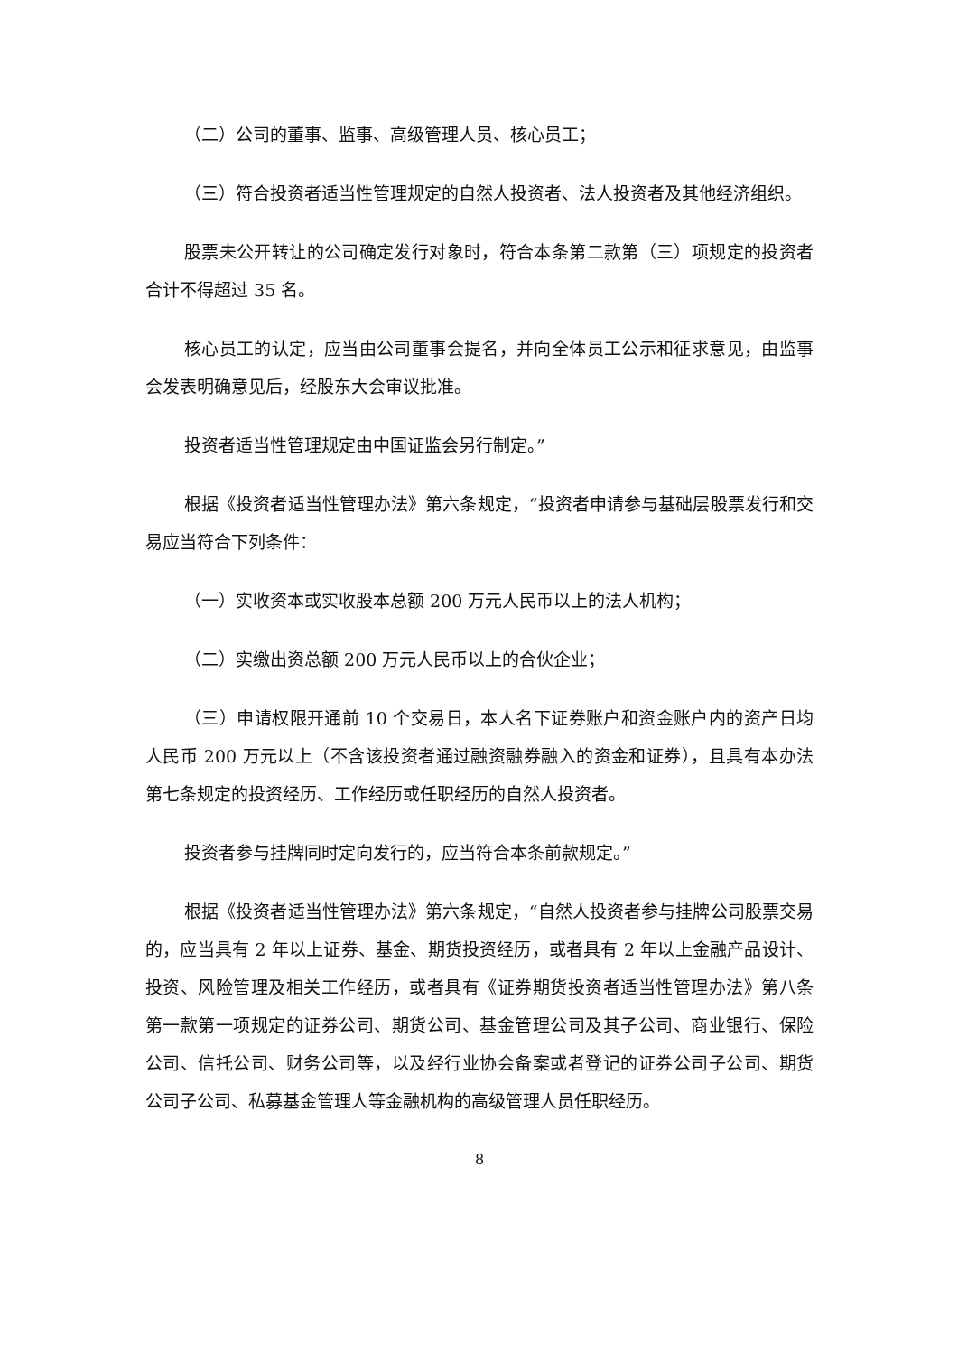（二）公司的董事、监事、高级管理人员、核心员工；
（三）符合投资者适当性管理规定的自然人投资者、法人投资者及其他经济组织。
股票未公开转让的公司确定发行对象时，符合本条第二款第（三）项规定的投资者合计不得超过 35 名。
核心员工的认定，应当由公司董事会提名，并向全体员工公示和征求意见，由监事会发表明确意见后，经股东大会审议批准。
投资者适当性管理规定由中国证监会另行制定。”
根据《投资者适当性管理办法》第六条规定，“投资者申请参与基础层股票发行和交易应当符合下列条件：
（一）实收资本或实收股本总额 200 万元人民币以上的法人机构；
（二）实缴出资总额 200 万元人民币以上的合伙企业；
（三）申请权限开通前 10 个交易日，本人名下证券账户和资金账户内的资产日均人民币 200 万元以上（不含该投资者通过融资融券融入的资金和证券），且具有本办法第七条规定的投资经历、工作经历或任职经历的自然人投资者。
投资者参与挂牌同时定向发行的，应当符合本条前款规定。”
根据《投资者适当性管理办法》第六条规定，“自然人投资者参与挂牌公司股票交易的，应当具有 2 年以上证券、基金、期货投资经历，或者具有 2 年以上金融产品设计、投资、风险管理及相关工作经历，或者具有《证券期货投资者适当性管理办法》第八条第一款第一项规定的证券公司、期货公司、基金管理公司及其子公司、商业银行、保险公司、信托公司、财务公司等，以及经行业协会备案或者登记的证券公司子公司、期货公司子公司、私募基金管理人等金融机构的高级管理人员任职经历。
8